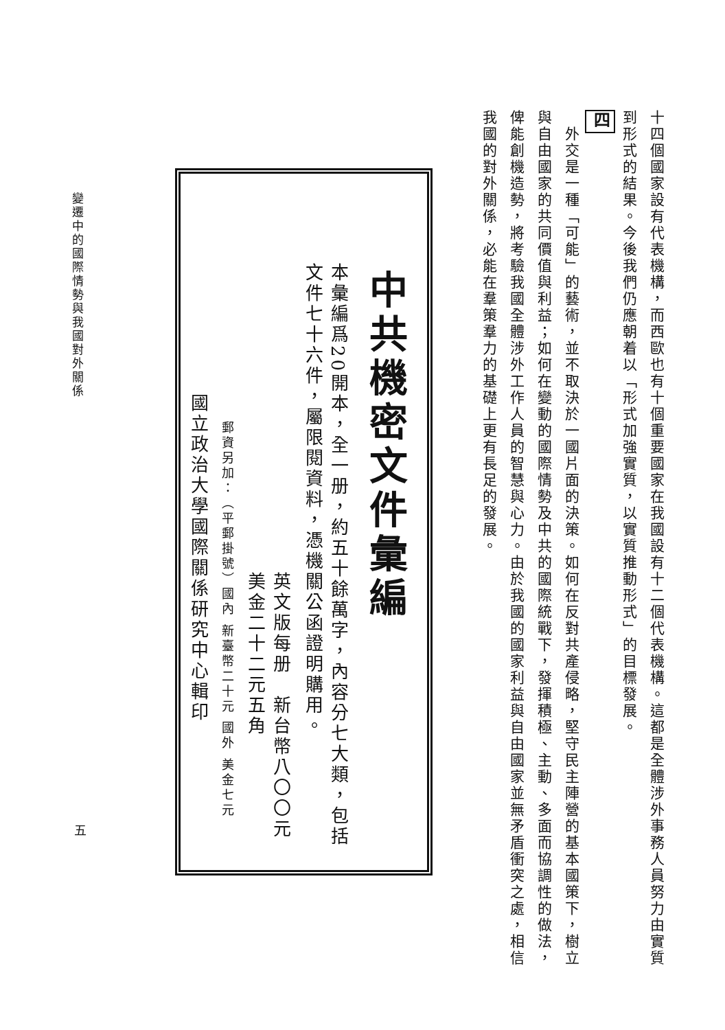十四個國家設有代表機構，而西歐也有十個重要國家在我國設有十二個代表機構。這都是全體涉外事務人員努力由實質到形式的結果。今後我們仍應朝着以「形式加強實質，以實質推動形式」的目標發展。
四
　外交是一種「可能」的藝術，並不取決於一國片面的決策。如何在反對共產侵略，堅守民主陣營的基本國策下，樹立與自由國家的共同價值與利益；如何在變動的國際情勢及中共的國際統戰下，發揮積極、主動、多面而協調性的做法，俾能創機造勢，將考驗我國全體涉外工作人員的智慧與心力。由於我國的國家利益與自由國家並無矛盾衝突之處，相信我國的對外關係，必能在羣策羣力的基礎上更有長足的發展。
中共機密文件彙編
本彙編爲20開本，全一册，約五十餘萬字，內容分七大類，包括文件七十六件，屬限閱資料，憑機關公函證明購用。
英文版每册　新台幣八〇〇元 美金二十二元五角
郵資另加：（平郵掛號）國內 新臺幣二十元 國外 美金七元
國立政治大學國際關係研究中心輯印
變遷中的國際情勢與我國對外關係
五